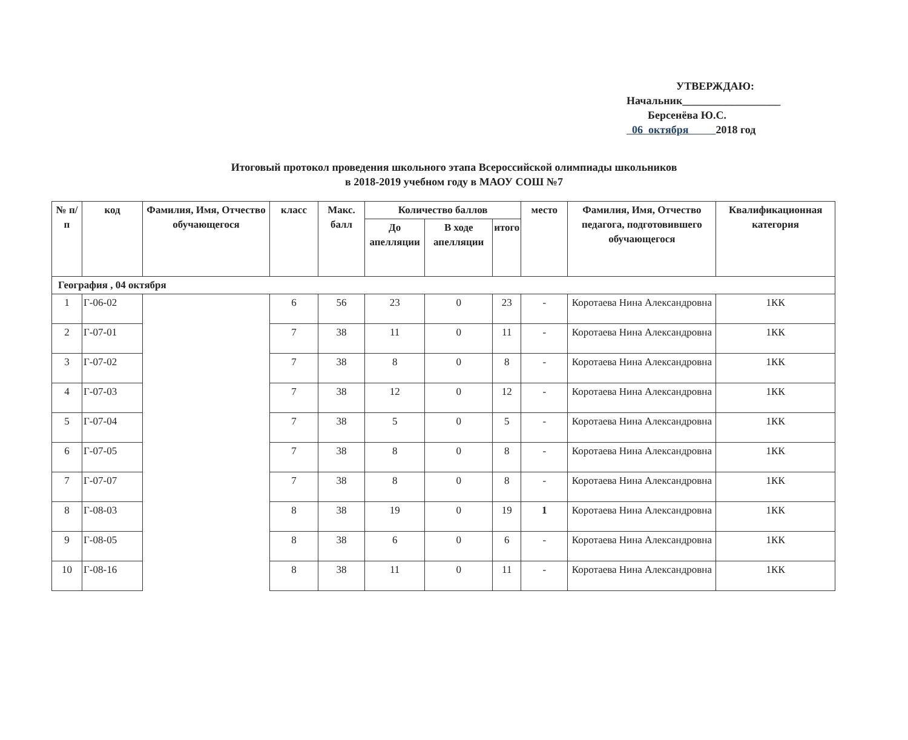УТВЕРЖДАЮ:
Начальник__________________
Берсенёва Ю.С.
06 октября 2018 год
Итоговый протокол проведения школьного этапа Всероссийской олимпиады школьников
в 2018-2019 учебном году в МАОУ СОШ №7
| № п/п | код | Фамилия, Имя, Отчество обучающегося | класс | Макс. балл | Количество баллов | | | место | Фамилия, Имя, Отчество педагога, подготовившего обучающегося | Квалификационная категория |
| --- | --- | --- | --- | --- | --- | --- | --- | --- | --- | --- |
| | | | | | До апелляции | В ходе апелляции | итого | | | |
| География , 04 октября | | | | | | | | | | |
| 1 | Г-06-02 | | 6 | 56 | 23 | 0 | 23 | - | Коротаева Нина Александровна | 1КК |
| 2 | Г-07-01 | | 7 | 38 | 11 | 0 | 11 | - | Коротаева Нина Александровна | 1КК |
| 3 | Г-07-02 | | 7 | 38 | 8 | 0 | 8 | - | Коротаева Нина Александровна | 1КК |
| 4 | Г-07-03 | | 7 | 38 | 12 | 0 | 12 | - | Коротаева Нина Александровна | 1КК |
| 5 | Г-07-04 | | 7 | 38 | 5 | 0 | 5 | - | Коротаева Нина Александровна | 1КК |
| 6 | Г-07-05 | | 7 | 38 | 8 | 0 | 8 | - | Коротаева Нина Александровна | 1КК |
| 7 | Г-07-07 | | 7 | 38 | 8 | 0 | 8 | - | Коротаева Нина Александровна | 1КК |
| 8 | Г-08-03 | | 8 | 38 | 19 | 0 | 19 | 1 | Коротаева Нина Александровна | 1КК |
| 9 | Г-08-05 | | 8 | 38 | 6 | 0 | 6 | - | Коротаева Нина Александровна | 1КК |
| 10 | Г-08-16 | | 8 | 38 | 11 | 0 | 11 | - | Коротаева Нина Александровна | 1КК |